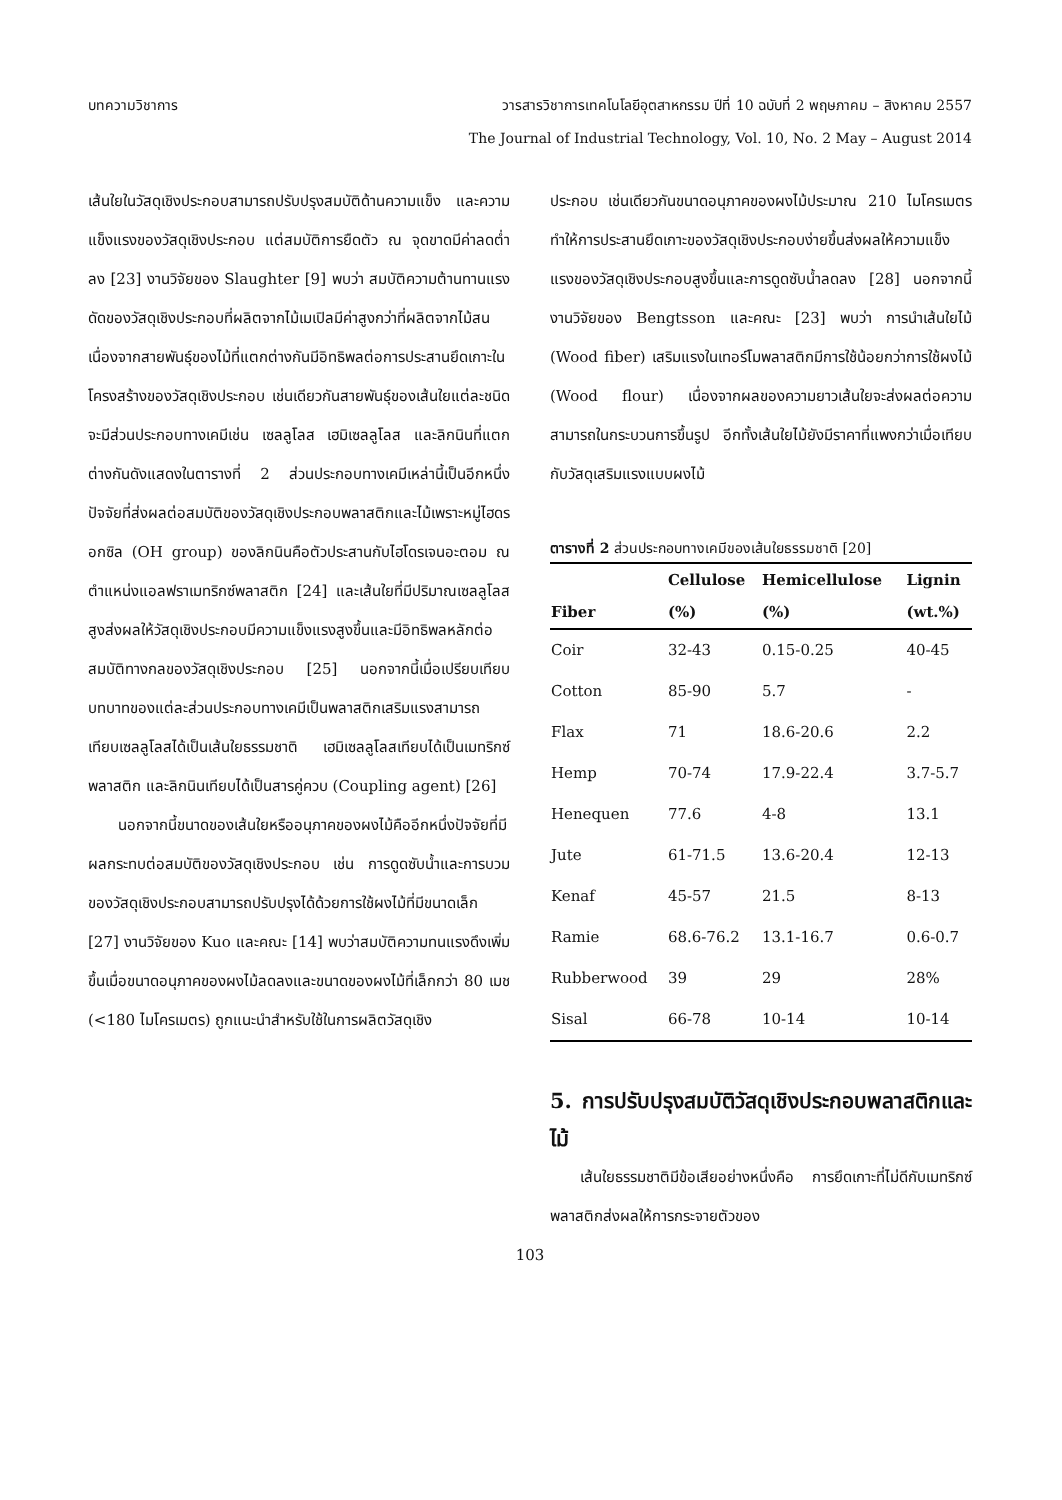บทความวิชาการ วารสารวิชาการเทคโนโลยีอุตสาหกรรม ปีที่ 10 ฉบับที่ 2 พฤษภาคม – สิงหาคม 2557
The Journal of Industrial Technology, Vol. 10, No. 2 May – August 2014
เส้นใยในวัสดุเชิงประกอบสามารถปรับปรุงสมบัติด้านความแข็ง และความแข็งแรงของวัสดุเชิงประกอบ แต่สมบัติการยืดตัว ณ จุดขาดมีค่าลดต่ำลง [23] งานวิจัยของ Slaughter [9] พบว่า สมบัติความต้านทานแรงดัดของวัสดุเชิงประกอบที่ผลิตจากไม้เมเปิลมีค่าสูงกว่าที่ผลิตจากไม้สน เนื่องจากสายพันธุ์ของไม้ที่แตกต่างกันมีอิทธิพลต่อการประสานยึดเกาะในโครงสร้างของวัสดุเชิงประกอบ เช่นเดียวกันสายพันธุ์ของเส้นใยแต่ละชนิดจะมีส่วนประกอบทางเคมีเช่น เซลลูโลส เฮมิเซลลูโลส และลิกนินที่แตกต่างกันดังแสดงในตารางที่ 2 ส่วนประกอบทางเคมีเหล่านี้เป็นอีกหนึ่งปัจจัยที่ส่งผลต่อสมบัติของวัสดุเชิงประกอบพลาสติกและไม้เพราะหมู่ไฮดรอกซิล (OH group) ของลิกนินคือตัวประสานกับไฮโดรเจนอะตอม ณ ตำแหน่งแอลฟราเมทริกซ์พลาสติก [24] และเส้นใยที่มีปริมาณเซลลูโลสสูงส่งผลให้วัสดุเชิงประกอบมีความแข็งแรงสูงขึ้นและมีอิทธิพลหลักต่อสมบัติทางกลของวัสดุเชิงประกอบ [25] นอกจากนี้เมื่อเปรียบเทียบบทบาทของแต่ละส่วนประกอบทางเคมีเป็นพลาสติกเสริมแรงสามารถเทียบเซลลูโลสได้เป็นเส้นใยธรรมชาติ เฮมิเซลลูโลสเทียบได้เป็นเมทริกซ์พลาสติก และลิกนินเทียบได้เป็นสารคู่ควบ (Coupling agent) [26]
นอกจากนี้ขนาดของเส้นใยหรืออนุภาคของผงไม้คืออีกหนึ่งปัจจัยที่มีผลกระทบต่อสมบัติของวัสดุเชิงประกอบ เช่น การดูดซับน้ำและการบวมของวัสดุเชิงประกอบสามารถปรับปรุงได้ด้วยการใช้ผงไม้ที่มีขนาดเล็ก [27] งานวิจัยของ Kuo และคณะ [14] พบว่าสมบัติความทนแรงดึงเพิ่มขึ้นเมื่อขนาดอนุภาคของผงไม้ลดลงและขนาดของผงไม้ที่เล็กกว่า 80 เมช (<180 ไมโครเมตร) ถูกแนะนำสำหรับใช้ในการผลิตวัสดุเชิง
ประกอบ เช่นเดียวกันขนาดอนุภาคของผงไม้ประมาณ 210 ไมโครเมตร ทำให้การประสานยึดเกาะของวัสดุเชิงประกอบง่ายขึ้นส่งผลให้ความแข็งแรงของวัสดุเชิงประกอบสูงขึ้นและการดูดซับน้ำลดลง [28] นอกจากนี้งานวิจัยของ Bengtsson และคณะ [23] พบว่า การนำเส้นใยไม้ (Wood fiber) เสริมแรงในเทอร์โมพลาสติกมีการใช้น้อยกว่าการใช้ผงไม้ (Wood flour) เนื่องจากผลของความยาวเส้นใยจะส่งผลต่อความสามารถในกระบวนการขึ้นรูป อีกทั้งเส้นใยไม้ยังมีราคาที่แพงกว่าเมื่อเทียบกับวัสดุเสริมแรงแบบผงไม้
ตารางที่ 2 ส่วนประกอบทางเคมีของเส้นใยธรรมชาติ [20]
| | Cellulose | Hemicellulose | Lignin |
| --- | --- | --- | --- |
| Fiber | (%) | (%) | (wt.%) |
| Coir | 32-43 | 0.15-0.25 | 40-45 |
| Cotton | 85-90 | 5.7 | - |
| Flax | 71 | 18.6-20.6 | 2.2 |
| Hemp | 70-74 | 17.9-22.4 | 3.7-5.7 |
| Henequen | 77.6 | 4-8 | 13.1 |
| Jute | 61-71.5 | 13.6-20.4 | 12-13 |
| Kenaf | 45-57 | 21.5 | 8-13 |
| Ramie | 68.6-76.2 | 13.1-16.7 | 0.6-0.7 |
| Rubberwood | 39 | 29 | 28% |
| Sisal | 66-78 | 10-14 | 10-14 |
5. การปรับปรุงสมบัติวัสดุเชิงประกอบพลาสติกและไม้
เส้นใยธรรมชาติมีข้อเสียอย่างหนึ่งคือ การยึดเกาะที่ไม่ดีกับเมทริกซ์พลาสติกส่งผลให้การกระจายตัวของ
103